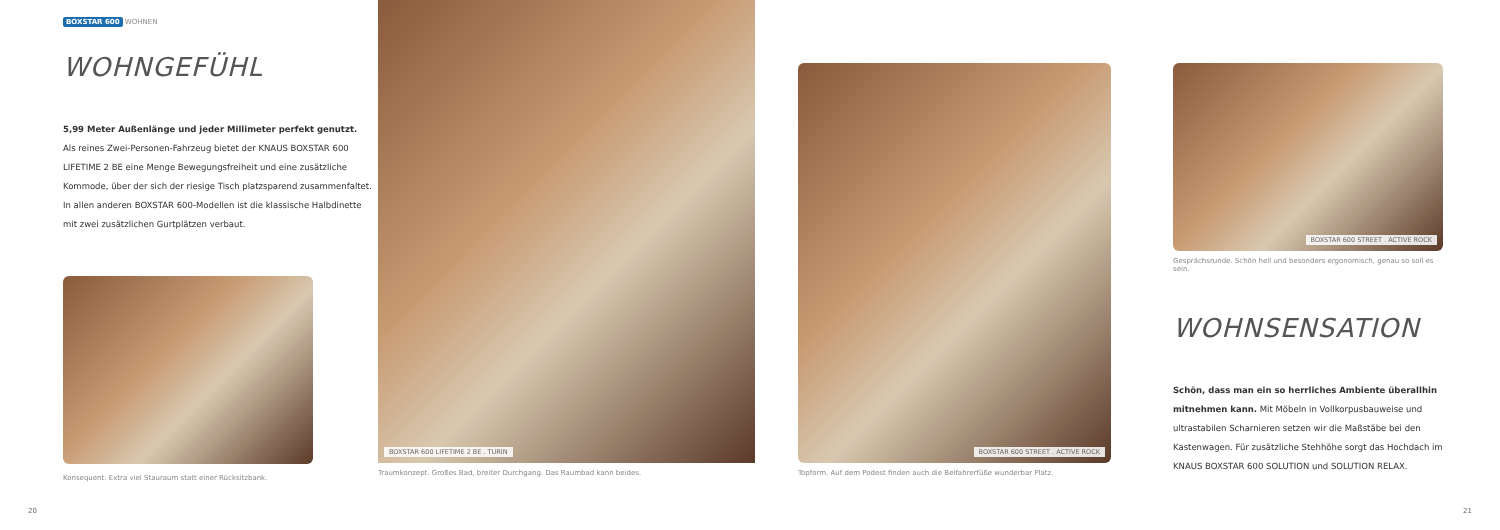BOXSTAR 600 WOHNEN
WOHNGEFÜHL
5,99 Meter Außenlänge und jeder Millimeter perfekt genutzt.
Als reines Zwei-Personen-Fahrzeug bietet der KNAUS BOXSTAR 600 LIFETIME 2 BE eine Menge Bewegungsfreiheit und eine zusätzliche Kommode, über der sich der riesige Tisch platzsparend zusammenfaltet. In allen anderen BOXSTAR 600-Modellen ist die klassische Halbdinette mit zwei zusätzlichen Gurtplätzen verbaut.
Konsequent. Extra viel Stauraum statt einer Rücksitzbank.
BOXSTAR 600 LIFETIME 2 BE . TURIN
Traumkonzept. Großes Bad, breiter Durchgang. Das Raumbad kann beides.
BOXSTAR 600 STREET . ACTIVE ROCK
Topform. Auf dem Podest finden auch die Beifahrerfüße wunderbar Platz.
BOXSTAR 600 STREET . ACTIVE ROCK
Gesprächsrunde. Schön hell und besonders ergonomisch, genau so soll es sein.
WOHNSENSATION
Schön, dass man ein so herrliches Ambiente überallhin mitnehmen kann. Mit Möbeln in Vollkorpusbauweise und ultrastabilen Scharnieren setzen wir die Maßstäbe bei den Kastenwagen. Für zusätzliche Stehhöhe sorgt das Hochdach im KNAUS BOXSTAR 600 SOLUTION und SOLUTION RELAX.
20 21